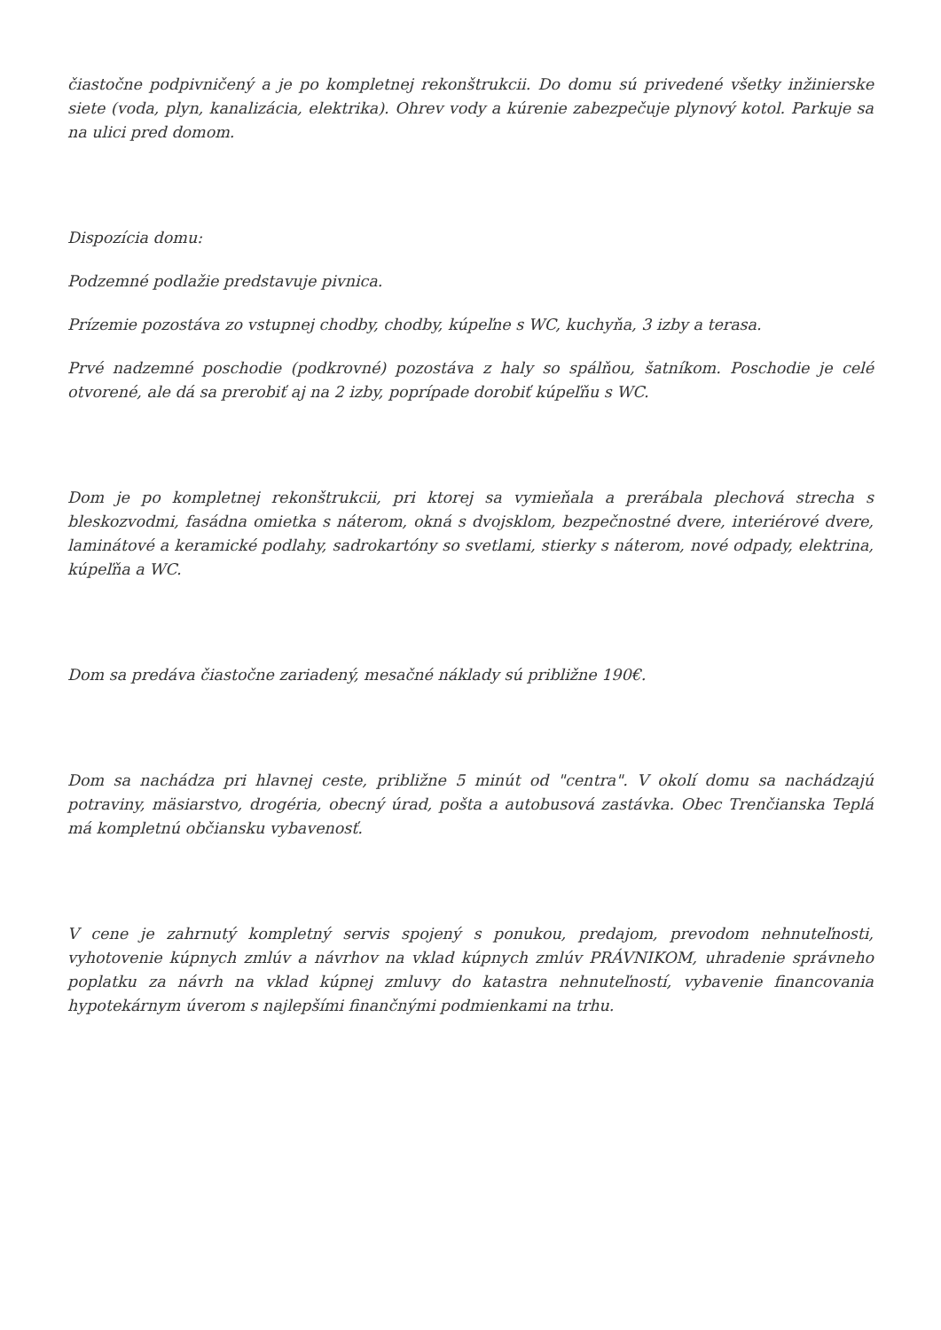čiastočne podpivničený a je po kompletnej rekonštrukcii. Do domu sú privedené všetky inžinierske siete (voda, plyn, kanalizácia, elektrika). Ohrev vody a kúrenie zabezpečuje plynový kotol. Parkuje sa na ulici pred domom.
Dispozícia domu:
Podzemné podlažie predstavuje pivnica.
Prízemie pozostáva zo vstupnej chodby, chodby, kúpeľne s WC, kuchyňa, 3 izby a terasa.
Prvé nadzemné poschodie (podkrovné) pozostáva z haly so spálňou, šatníkom. Poschodie je celé otvorené, ale dá sa prerobiť aj na 2 izby, poprípade dorobiť kúpeľňu s WC.
Dom je po kompletnej rekonštrukcii, pri ktorej sa vymieňala a prerábala plechová strecha s bleskozvodmi, fasádna omietka s náterom, okná s dvojsklom, bezpečnostné dvere, interiérové dvere, laminátové a keramické podlahy, sadrokartóny so svetlami, stierky s náterom, nové odpady, elektrina, kúpeľňa a WC.
Dom sa predáva čiastočne zariadený, mesačné náklady sú približne 190€.
Dom sa nachádza pri hlavnej ceste, približne 5 minút od "centra". V okolí domu sa nachádzajú potraviny, mäsiarstvo, drogéria, obecný úrad, pošta a autobusová zastávka. Obec Trenčianska Teplá má kompletnú občiansku vybavenosť.
V cene je zahrnutý kompletný servis spojený s ponukou, predajom, prevodom nehnuteľnosti, vyhotovenie kúpnych zmlúv a návrhov na vklad kúpnych zmlúv PRÁVNIKOM, uhradenie správneho poplatku za návrh na vklad kúpnej zmluvy do katastra nehnuteľností, vybavenie financovania hypotekárnym úverom s najlepšími finančnými podmienkami na trhu.